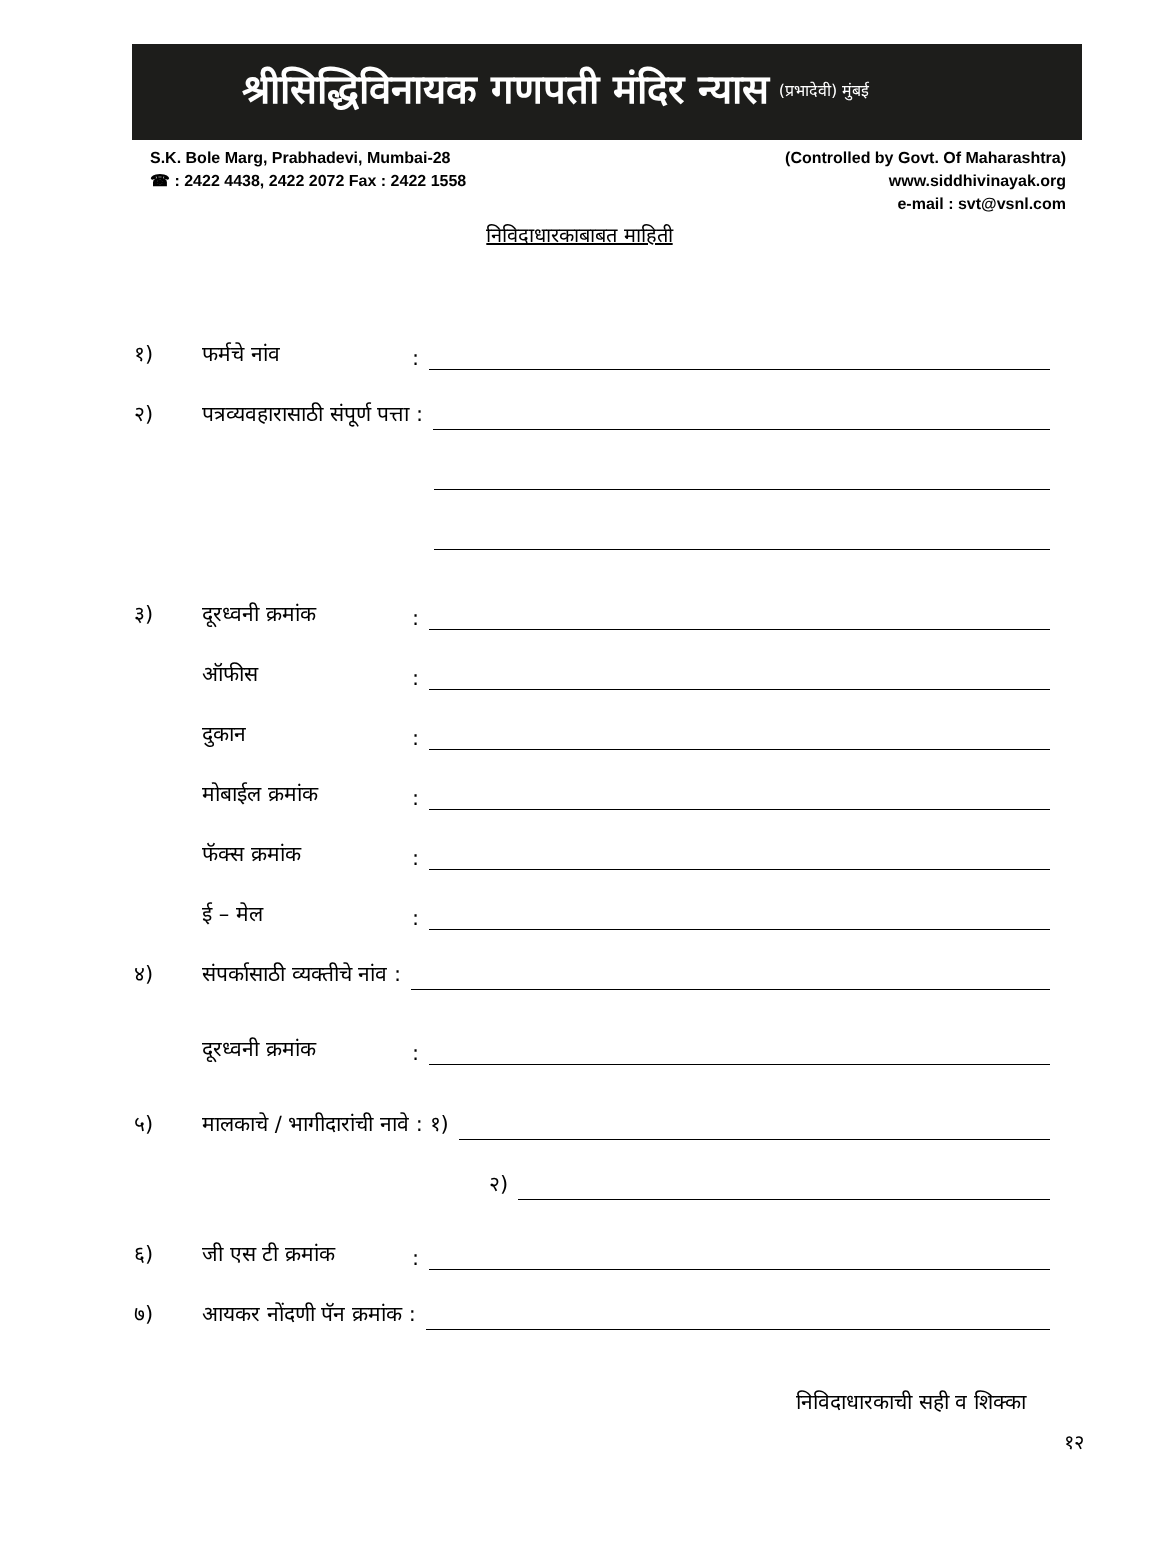श्रीसिद्धिविनायक गणपती मंदिर न्यास (प्रभादेवी) मुंबई
S.K. Bole Marg, Prabhadevi, Mumbai-28
☎ : 2422 4438, 2422 2072 Fax : 2422 1558
(Controlled by Govt. Of Maharashtra)
www.siddhivinayak.org
e-mail : svt@vsnl.com
निविदाधारकाबाबत माहिती
१) फर्मचे नांव:
२) पत्रव्यवहारासाठी संपूर्ण पत्ता :
३) दूरध्वनी क्रमांक:
ऑफीस:
दुकान:
मोबाईल क्रमांक:
फॅक्स क्रमांक:
ई – मेल:
४) संपर्कासाठी व्यक्तीचे नांव :
दूरध्वनी क्रमांक:
५) मालकाचे / भागीदारांची नावे : १)
२)
६) जी एस टी क्रमांक:
७) आयकर नोंदणी पॅन क्रमांक :
निविदाधारकाची सही व शिक्का
१२